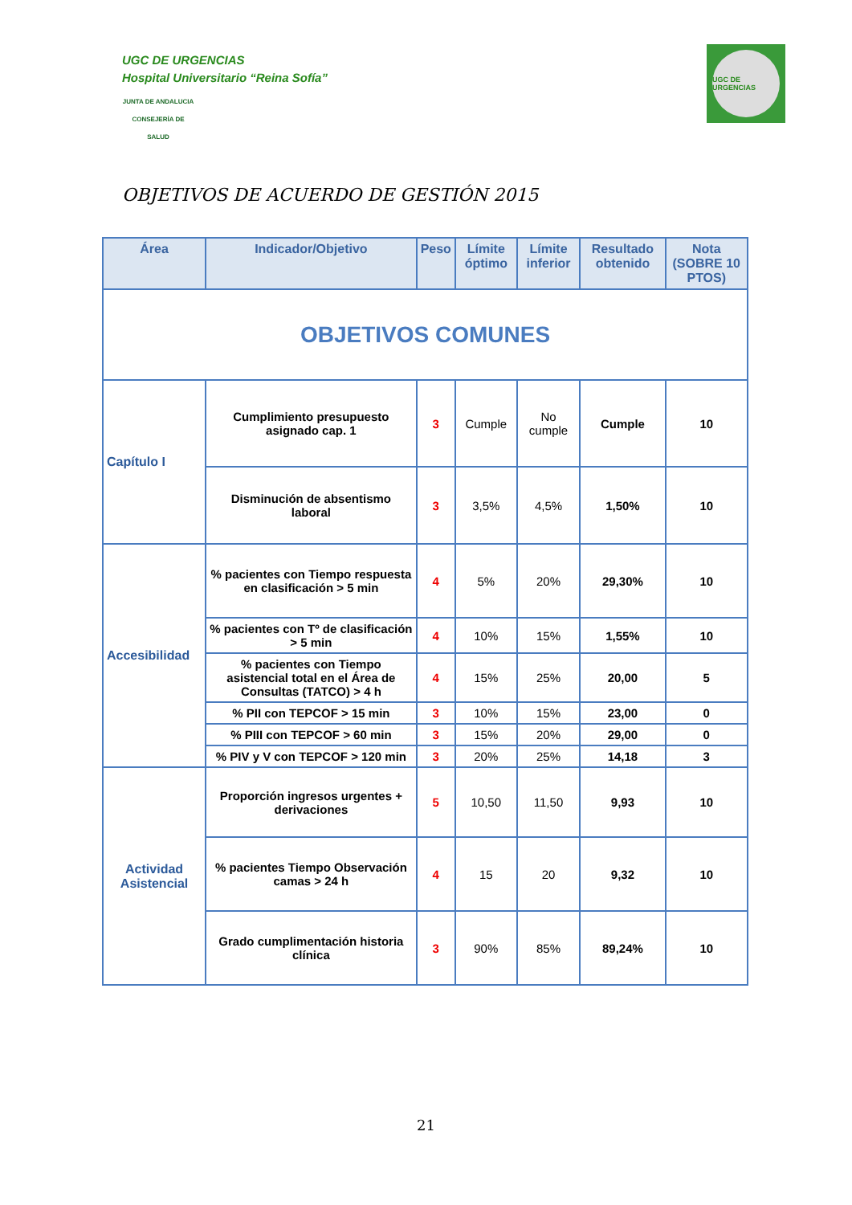UGC DE URGENCIAS
Hospital Universitario “Reina Sofía”
JUNTA DE ANDALUCIA
CONSEJERÍA DE SALUD
UGC DE URGENCIAS
OBJETIVOS DE ACUERDO DE GESTIÓN 2015
| Área | Indicador/Objetivo | Peso | Límite óptimo | Límite inferior | Resultado obtenido | Nota (SOBRE 10 PTOS) |
| --- | --- | --- | --- | --- | --- | --- |
| OBJETIVOS COMUNES | | | | | | |
| Capítulo I | Cumplimiento presupuesto asignado cap. 1 | 3 | Cumple | No cumple | Cumple | 10 |
| | Disminución de absentismo laboral | 3 | 3,5% | 4,5% | 1,50% | 10 |
| Accesibilidad | % pacientes con Tiempo respuesta en clasificación > 5 min | 4 | 5% | 20% | 29,30% | 10 |
| | % pacientes con Tº de clasificación > 5 min | 4 | 10% | 15% | 1,55% | 10 |
| | % pacientes con Tiempo asistencial total en el Área de Consultas (TATCO) > 4 h | 4 | 15% | 25% | 20,00 | 5 |
| | % PII con TEPCOF > 15 min | 3 | 10% | 15% | 23,00 | 0 |
| | % PIII con TEPCOF > 60 min | 3 | 15% | 20% | 29,00 | 0 |
| | % PIV y V con TEPCOF > 120 min | 3 | 20% | 25% | 14,18 | 3 |
| Actividad Asistencial | Proporción ingresos urgentes + derivaciones | 5 | 10,50 | 11,50 | 9,93 | 10 |
| | % pacientes Tiempo Observación camas > 24 h | 4 | 15 | 20 | 9,32 | 10 |
| | Grado cumplimentación historia clínica | 3 | 90% | 85% | 89,24% | 10 |
21